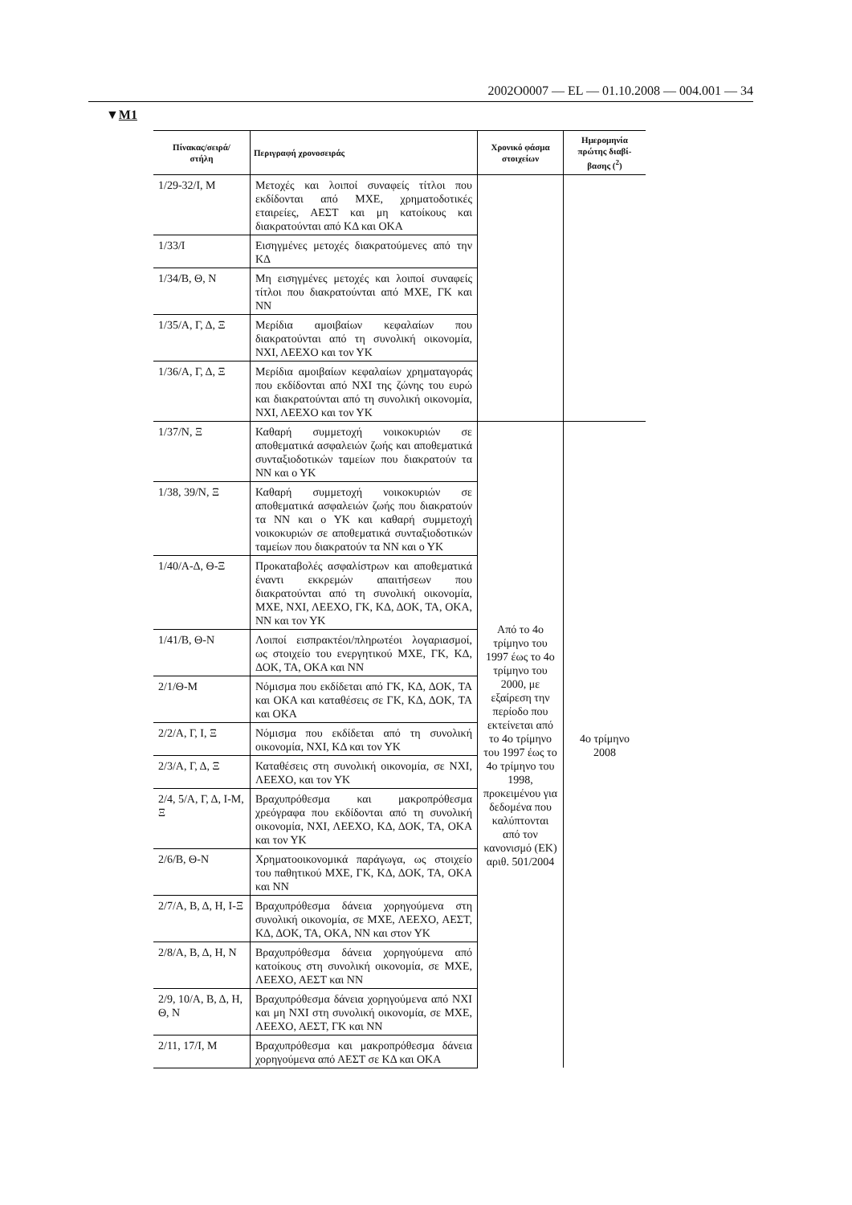2002O0007 — EL — 01.10.2008 — 004.001 — 34
▼M1
| Πίνακας/σειρά/ στήλη | Περιγραφή χρονοσειράς | Χρονικό φάσμα στοιχείων | Ημερομηνία πρώτης διαβί-βασης (<sup>2</sup>) |
| --- | --- | --- | --- |
| 1/29-32/Ι, Μ | Μετοχές και λοιποί συναφείς τίτλοι που εκδίδονται από ΜΧΕ, χρηματοδοτικές εταιρείες, ΑΕΣΤ και μη κατοίκους και διακρατούνται από ΚΔ και ΟΚΑ | | |
| 1/33/Ι | Εισηγμένες μετοχές διακρατούμενες από την ΚΔ | | |
| 1/34/Β, Θ, Ν | Μη εισηγμένες μετοχές και λοιποί συναφείς τίτλοι που διακρατούνται από ΜΧΕ, ΓΚ και ΝΝ | | |
| 1/35/Α, Γ, Δ, Ξ | Μερίδια αμοιβαίων κεφαλαίων που διακρατούνται από τη συνολική οικονομία, ΝΧΙ, ΛΕΕΧΟ και τον ΥΚ | | |
| 1/36/Α, Γ, Δ, Ξ | Μερίδια αμοιβαίων κεφαλαίων χρηματαγοράς που εκδίδονται από ΝΧΙ της ζώνης του ευρώ και διακρατούνται από τη συνολική οικονομία, ΝΧΙ, ΛΕΕΧΟ και τον ΥΚ | | |
| 1/37/Ν, Ξ | Καθαρή συμμετοχή νοικοκυριών σε αποθεματικά ασφαλειών ζωής και αποθεματικά συνταξιοδοτικών ταμείων που διακρατούν τα ΝΝ και ο ΥΚ | Από το 4ο τρίμηνο του 1997 έως το 4ο τρίμηνο του 2000, με εξαίρεση την περίοδο που εκτείνεται από το 4ο τρίμηνο του 1997 έως το 4ο τρίμηνο του 1998, προκειμένου για δεδομένα που καλύπτονται από τον κανονισμό (ΕΚ) αριθ. 501/2004 | 4ο τρίμηνο 2008 |
| 1/38, 39/Ν, Ξ | Καθαρή συμμετοχή νοικοκυριών σε αποθεματικά ασφαλειών ζωής που διακρατούν τα ΝΝ και ο ΥΚ και καθαρή συμμετοχή νοικοκυριών σε αποθεματικά συνταξιοδοτικών ταμείων που διακρατούν τα ΝΝ και ο ΥΚ | | |
| 1/40/Α-Δ, Θ-Ξ | Προκαταβολές ασφαλίστρων και αποθεματικά έναντι εκκρεμών απαιτήσεων που διακρατούνται από τη συνολική οικονομία, ΜΧΕ, ΝΧΙ, ΛΕΕΧΟ, ΓΚ, ΚΔ, ΔΟΚ, ΤΑ, ΟΚΑ, ΝΝ και τον ΥΚ | | |
| 1/41/Β, Θ-Ν | Λοιποί εισπρακτέοι/πληρωτέοι λογαριασμοί, ως στοιχείο του ενεργητικού ΜΧΕ, ΓΚ, ΚΔ, ΔΟΚ, ΤΑ, ΟΚΑ και ΝΝ | | |
| 2/1/Θ-Μ | Νόμισμα που εκδίδεται από ΓΚ, ΚΔ, ΔΟΚ, ΤΑ και ΟΚΑ και καταθέσεις σε ΓΚ, ΚΔ, ΔΟΚ, ΤΑ και ΟΚΑ | | |
| 2/2/Α, Γ, Ι, Ξ | Νόμισμα που εκδίδεται από τη συνολική οικονομία, ΝΧΙ, ΚΔ και τον ΥΚ | | |
| 2/3/Α, Γ, Δ, Ξ | Καταθέσεις στη συνολική οικονομία, σε ΝΧΙ, ΛΕΕΧΟ, και τον ΥΚ | | |
| 2/4, 5/Α, Γ, Δ, Ι-Μ, Ξ | Βραχυπρόθεσμα και μακροπρόθεσμα χρεόγραφα που εκδίδονται από τη συνολική οικονομία, ΝΧΙ, ΛΕΕΧΟ, ΚΔ, ΔΟΚ, ΤΑ, ΟΚΑ και τον ΥΚ | | |
| 2/6/Β, Θ-Ν | Χρηματοοικονομικά παράγωγα, ως στοιχείο του παθητικού ΜΧΕ, ΓΚ, ΚΔ, ΔΟΚ, ΤΑ, ΟΚΑ και ΝΝ | | |
| 2/7/Α, Β, Δ, Η, Ι-Ξ | Βραχυπρόθεσμα δάνεια χορηγούμενα στη συνολική οικονομία, σε ΜΧΕ, ΛΕΕΧΟ, ΑΕΣΤ, ΚΔ, ΔΟΚ, ΤΑ, ΟΚΑ, ΝΝ και στον ΥΚ | | |
| 2/8/Α, Β, Δ, Η, Ν | Βραχυπρόθεσμα δάνεια χορηγούμενα από κατοίκους στη συνολική οικονομία, σε ΜΧΕ, ΛΕΕΧΟ, ΑΕΣΤ και ΝΝ | | |
| 2/9, 10/Α, Β, Δ, Η, Θ, Ν | Βραχυπρόθεσμα δάνεια χορηγούμενα από ΝΧΙ και μη ΝΧΙ στη συνολική οικονομία, σε ΜΧΕ, ΛΕΕΧΟ, ΑΕΣΤ, ΓΚ και ΝΝ | | |
| 2/11, 17/Ι, Μ | Βραχυπρόθεσμα και μακροπρόθεσμα δάνεια χορηγούμενα από ΑΕΣΤ σε ΚΔ και ΟΚΑ | | |